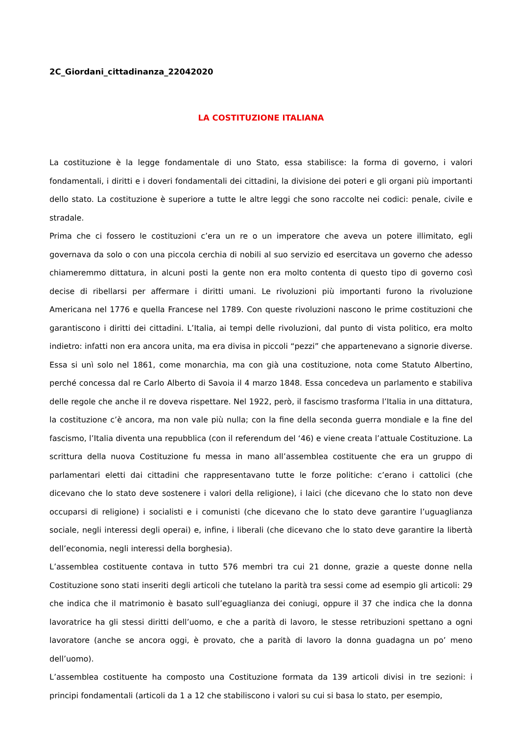2C_Giordani_cittadinanza_22042020
LA COSTITUZIONE ITALIANA
La costituzione è la legge fondamentale di uno Stato, essa stabilisce: la forma di governo, i valori fondamentali, i diritti e i doveri fondamentali dei cittadini, la divisione dei poteri e gli organi più importanti dello stato. La costituzione è superiore a tutte le altre leggi che sono raccolte nei codici: penale, civile e stradale.
Prima che ci fossero le costituzioni c’era un re o un imperatore che aveva un potere illimitato, egli governava da solo o con una piccola cerchia di nobili al suo servizio ed esercitava un governo che adesso chiameremmo dittatura, in alcuni posti la gente non era molto contenta di questo tipo di governo così decise di ribellarsi per affermare i diritti umani. Le rivoluzioni più importanti furono la rivoluzione Americana nel 1776 e quella Francese nel 1789. Con queste rivoluzioni nascono le prime costituzioni che garantiscono i diritti dei cittadini. L’Italia, ai tempi delle rivoluzioni, dal punto di vista politico, era molto indietro: infatti non era ancora unita, ma era divisa in piccoli “pezzi” che appartenevano a signorie diverse. Essa si unì solo nel 1861, come monarchia, ma con già una costituzione, nota come Statuto Albertino, perché concessa dal re Carlo Alberto di Savoia il 4 marzo 1848. Essa concedeva un parlamento e stabiliva delle regole che anche il re doveva rispettare. Nel 1922, però, il fascismo trasforma l’Italia in una dittatura, la costituzione c’è ancora, ma non vale più nulla; con la fine della seconda guerra mondiale e la fine del fascismo, l’Italia diventa una repubblica (con il referendum del ‘46) e viene creata l’attuale Costituzione. La scrittura della nuova Costituzione fu messa in mano all’assemblea costituente che era un gruppo di parlamentari eletti dai cittadini che rappresentavano tutte le forze politiche: c’erano i cattolici (che dicevano che lo stato deve sostenere i valori della religione), i laici (che dicevano che lo stato non deve occuparsi di religione) i socialisti e i comunisti (che dicevano che lo stato deve garantire l’uguaglianza sociale, negli interessi degli operai) e, infine, i liberali (che dicevano che lo stato deve garantire la libertà dell’economia, negli interessi della borghesia).
L’assemblea costituente contava in tutto 576 membri tra cui 21 donne, grazie a queste donne nella Costituzione sono stati inseriti degli articoli che tutelano la parità tra sessi come ad esempio gli articoli: 29 che indica che il matrimonio è basato sull’eguaglianza dei coniugi, oppure il 37 che indica che la donna lavoratrice ha gli stessi diritti dell’uomo, e che a parità di lavoro, le stesse retribuzioni spettano a ogni lavoratore (anche se ancora oggi, è provato, che a parità di lavoro la donna guadagna un po’ meno dell’uomo).
L’assemblea costituente ha composto una Costituzione formata da 139 articoli divisi in tre sezioni: i principi fondamentali (articoli da 1 a 12 che stabiliscono i valori su cui si basa lo stato, per esempio,